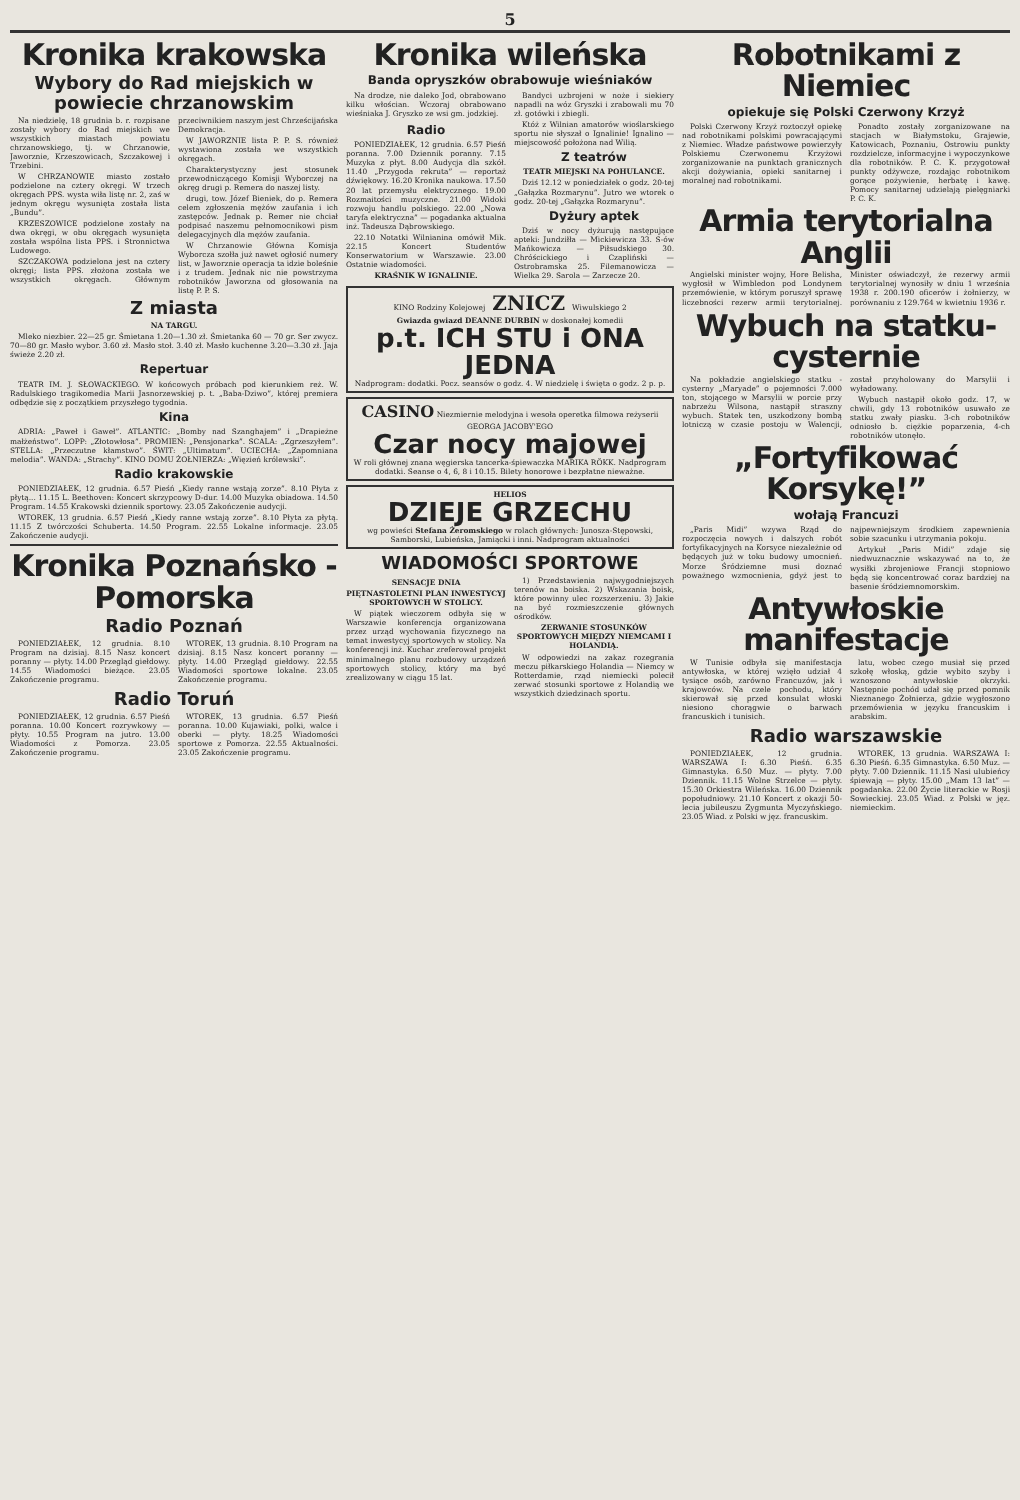5
Kronika krakowska
Wybory do Rad miejskich w powiecie chrzanowskim
Na niedzielę, 18 grudnia b. r. rozpisane zostały wybory do Rad miejskich we wszystkich miastach powiatu chrzanowskiego, tj. w Chrzanowie, Jaworznie, Krzeszowicach, Szczakowej i Trzebini.
W CHRZANOWIE miasto zostało podzielone na cztery okręgi. W trzech okręgach PPS. wysta wiła listę nr. 2, zaś w jednym okręgu wysunięta została lista „Bundu”.
KRZESZOWICE podzielone zostały na dwa okręgi, w obu okręgach wysunięta została wspólna lista PPS. i Stronnictwa Ludowego.
SZCZAKOWA podzielona jest na cztery okręgi; lista PPS. złożona została we wszystkich okręgach. Głównym przeciwnikiem naszym jest Chrześcijańska Demokracja.
W JAWORZNIE lista P. P. S. również wystawiona została we wszystkich okręgach.
Charakterystyczny jest stosunek przewodniczącego Komisji Wyborczej na okręg drugi p. Remera do naszej listy.
drugi, tow. Józef Bieniek, do p. Remera celem zgłoszenia mężów zaufania i ich zastępców. Jednak p. Remer nie chciał podpisać naszemu pełnomocnikowi pism delegacyjnych dla mężów zaufania.
W Chrzanowie Główna Komisja Wyborcza szołła już nawet ogłosić numery list, w Jaworznie operacja ta idzie boleśnie i z trudem. Jednak nic nie powstrzyma robotników Jaworzna od głosowania na listę P. P. S.
Z miasta
NA TARGU.
Mleko niezbier. 22—25 gr. Śmietana 1.20—1.30 zł. Śmietanka 60 — 70 gr. Ser zwycz. 70—80 gr. Masło wybor. 3.60 zł. Masło stoł. 3.40 zł. Masło kuchenne 3.20—3.30 zł. Jaja świeże 2.20 zł.
Repertuar
TEATR IM. J. SŁOWACKIEGO. W końcowych próbach pod kierunkiem reż. W. Radulskiego tragikomedia Marii Jasnorzewskiej p. t. „Baba-Dziwo”, której premiera odbędzie się z początkiem przyszłego tygodnia.
Kina
ADRIA: „Paweł i Gaweł”. ATLANTIC: „Bomby nad Szanghajem” i „Drapieżne małżeństwo”. LOPP: „Złotowłosa”. PROMIEŃ: „Pensjonarka”. SCALA: „Zgrzeszyłem”. STELLA: „Przeczutne kłamstwo”. ŚWIT: „Ultimatum”. UCIECHA: „Zapomniana melodia”. WANDA: „Strachy”. KINO DOMU ŻOŁNIERZA: „Więzień królewski”.
Radio krakowskie
PONIEDZIAŁEK, 12 grudnia. 6.57 Pieśń „Kiedy ranne wstają zorze”. 8.10 Płyta z płytą... 11.15 L. Beethoven: Koncert skrzypcowy D-dur. 14.00 Muzyka obiadowa. 14.50 Program. 14.55 Krakowski dziennik sportowy. 23.05 Zakończenie audycji.
WTOREK, 13 grudnia. 6.57 Pieśń „Kiedy ranne wstają zorze”. 8.10 Płyta za płytą. 11.15 Z twórczości Schuberta. 14.50 Program. 22.55 Lokalne informacje. 23.05 Zakończenie audycji.
Kronika Poznańsko - Pomorska
Radio Poznań
PONIEDZIAŁEK, 12 grudnia. 8.10 Program na dzisiaj. 8.15 Nasz koncert poranny — płyty. 14.00 Przegląd giełdowy. 14.55 Wiadomości bieżące. 23.05 Zakończenie programu.
WTOREK, 13 grudnia. 8.10 Program na dzisiaj. 8.15 Nasz koncert poranny — płyty. 14.00 Przegląd giełdowy. 22.55 Wiadomości sportowe lokalne. 23.05 Zakończenie programu.
Radio Toruń
PONIEDZIAŁEK, 12 grudnia. 6.57 Pieśń poranna. 10.00 Koncert rozrywkowy — płyty. 10.55 Program na jutro. 13.00 Wiadomości z Pomorza. 23.05 Zakończenie programu.
WTOREK, 13 grudnia. 6.57 Pieśń poranna. 10.00 Kujawiaki, polki, walce i oberki — płyty. 18.25 Wiadomości sportowe z Pomorza. 22.55 Aktualności. 23.05 Zakończenie programu.
Kronika wileńska
Banda opryszków obrabowuje wieśniaków
Na drodze, nie daleko Jod, obrabowano kilku włościan. Wczoraj obrabowano wieśniaka J. Gryszko ze wsi gm. jodzkiej.
Bandyci uzbrojeni w noże i siekiery napadli na wóz Gryszki i zrabowali mu 70 zł. gotówki i zbiegli.
Radio
PONIEDZIAŁEK, 12 grudnia. 6.57 Pieśń poranna. 7.00 Dziennik poranny. 7.15 Muzyka z płyt. 8.00 Audycja dla szkół. 11.40 „Przygoda rekruta” — reportaż dźwiękowy. 16.20 Kronika naukowa. 17.50 20 lat przemysłu elektrycznego. 19.00 Rozmaitości muzyczne. 21.00 Widoki rozwoju handlu polskiego. 22.00 „Nowa taryfa elektryczna” — pogadanka aktualna inż. Tadeusza Dąbrowskiego.
22.10 Notatki Wilnianina omówił Mik. 22.15 Koncert Studentów Konserwatorium w Warszawie. 23.00 Ostatnie wiadomości.
KRAŚNIK W IGNALINIE.
Któż z Wilnian amatorów wioślarskiego sportu nie słyszał o Ignalinie! Ignalino — miejscowość położona nad Wilią.
Z teatrów
TEATR MIEJSKI NA POHULANCE.
Dziś 12.12 w poniedziałek o godz. 20-tej „Gałązka Rozmarynu”. Jutro we wtorek o godz. 20-tej „Gałązka Rozmarynu”.
Dyżury aptek
Dziś w nocy dyżurują następujące apteki: Jundziłła — Mickiewicza 33. S-ów Mańkowicza — Piłsudskiego 30. Chróścickiego i Czapliński — Ostrobramska 25. Filemanowicza — Wielka 29. Sarola — Zarzecze 20.
KINO Rodziny Kolejowej ZNICZ Wiwulskiego 2
Gwiazda gwiazd DEANNE DURBIN w doskonałej komedii
p.t. ICH STU i ONA JEDNA
Nadprogram: dodatki. Pocz. seansów o godz. 4. W niedzielę i święta o godz. 2 p. p.
CASINO Niezmiernie melodyjna i wesoła operetka filmowa reżyserii GEORGA JACOBY'EGO
Czar nocy majowej
W roli głównej znana węgierska tancerka-śpiewaczka MARIKA RÖKK. Nadprogram dodatki. Seanse o 4, 6, 8 i 10.15. Bilety honorowe i bezpłatne nieważne.
HELIOS
DZIEJE GRZECHU
wg powieści Stefana Żeromskiego w rolach głównych: Junosza-Stępowski, Samborski, Lubieńska, Jamiącki i inni. Nadprogram aktualności
WIADOMOŚCI SPORTOWE
SENSACJE DNIA
PIĘTNASTOLETNI PLAN INWESTYCYJ SPORTOWYCH W STOLICY.
W piątek wieczorem odbyła się w Warszawie konferencja organizowana przez urząd wychowania fizycznego na temat inwestycyj sportowych w stolicy. Na konferencji inż. Kuchar zreferował projekt minimalnego planu rozbudowy urządzeń sportowych stolicy, który ma być zrealizowany w ciągu 15 lat.
1) Przedstawienia najwygodniejszych terenów na boiska. 2) Wskazania boisk, które powinny ulec rozszerzeniu. 3) Jakie na być rozmieszczenie głównych ośrodków.
ZERWANIE STOSUNKÓW SPORTOWYCH MIĘDZY NIEMCAMI I HOLANDIĄ.
W odpowiedzi na zakaz rozegrania meczu piłkarskiego Holandia — Niemcy w Rotterdamie, rząd niemiecki polecił zerwać stosunki sportowe z Holandią we wszystkich dziedzinach sportu.
Robotnikami z Niemiec
opiekuje się Polski Czerwony Krzyż
Polski Czerwony Krzyż roztoczył opiekę nad robotnikami polskimi powracającymi z Niemiec. Władze państwowe powierzyły Polskiemu Czerwonemu Krzyżowi zorganizowanie na punktach granicznych akcji dożywiania, opieki sanitarnej i moralnej nad robotnikami.
Ponadto zostały zorganizowane na stacjach w Białymstoku, Grajewie, Katowicach, Poznaniu, Ostrowiu punkty rozdzielcze, informacyjne i wypoczynkowe dla robotników. P. C. K. przygotował punkty odżywcze, rozdając robotnikom gorące pożywienie, herbatę i kawę. Pomocy sanitarnej udzielają pielęgniarki P. C. K.
Armia terytorialna Anglii
Angielski minister wojny, Hore Belisha, wygłosił w Wimbledon pod Londynem przemówienie, w którym poruszył sprawę liczebności rezerw armii terytorialnej. Minister oświadczył, że rezerwy armii terytorialnej wynosiły w dniu 1 września 1938 r. 200.190 oficerów i żołnierzy, w porównaniu z 129.764 w kwietniu 1936 r.
Wybuch na statku-cysternie
Na pokładzie angielskiego statku - cysterny „Maryade” o pojemności 7.000 ton, stojącego w Marsylii w porcie przy nabrzeżu Wilsona, nastąpił straszny wybuch. Statek ten, uszkodzony bombą lotniczą w czasie postoju w Walencji, został przyholowany do Marsylii i wyładowany.
Wybuch nastąpił około godz. 17, w chwili, gdy 13 robotników usuwało ze statku zwały piasku. 3-ch robotników odniosło b. ciężkie poparzenia, 4-ch robotników utonęło.
„Fortyfikować Korsykę!”
wołają Francuzi
„Paris Midi” wzywa Rząd do rozpoczęcia nowych i dalszych robót fortyfikacyjnych na Korsyce niezależnie od będących już w toku budowy umocnień. Morze Śródziemne musi doznać poważnego wzmocnienia, gdyż jest to najpewniejszym środkiem zapewnienia sobie szacunku i utrzymania pokoju.
Artykuł „Paris Midi” zdaje się niedwuznacznie wskazywać na to, że wysiłki zbrojeniowe Francji stopniowo będą się koncentrować coraz bardziej na basenie śródziemnomorskim.
Antywłoskie manifestacje
W Tunisie odbyła się manifestacja antywłoska, w której wzięło udział 4 tysiące osób, zarówno Francuzów, jak i krajowców. Na czele pochodu, który skierował się przed konsulat włoski niesiono chorągwie o barwach francuskich i tunisich.
latu, wobec czego musiał się przed szkołę włoską, gdzie wybito szyby i wznoszono antywłoskie okrzyki. Następnie pochód udał się przed pomnik Nieznanego Żołnierza, gdzie wygłoszono przemówienia w języku francuskim i arabskim.
Radio warszawskie
PONIEDZIAŁEK, 12 grudnia. WARSZAWA I: 6.30 Pieśń. 6.35 Gimnastyka. 6.50 Muz. — płyty. 7.00 Dziennik. 11.15 Wolne Strzelce — płyty. 15.30 Orkiestra Wileńska. 16.00 Dziennik popołudniowy. 21.10 Koncert z okazji 50-lecia jubileuszu Zygmunta Myczyńskiego. 23.05 Wiad. z Polski w jęz. francuskim.
WTOREK, 13 grudnia. WARSZAWA I: 6.30 Pieśń. 6.35 Gimnastyka. 6.50 Muz. — płyty. 7.00 Dziennik. 11.15 Nasi ulubieńcy śpiewają — płyty. 15.00 „Mam 13 lat” — pogadanka. 22.00 Życie literackie w Rosji Sowieckiej. 23.05 Wiad. z Polski w jęz. niemieckim.